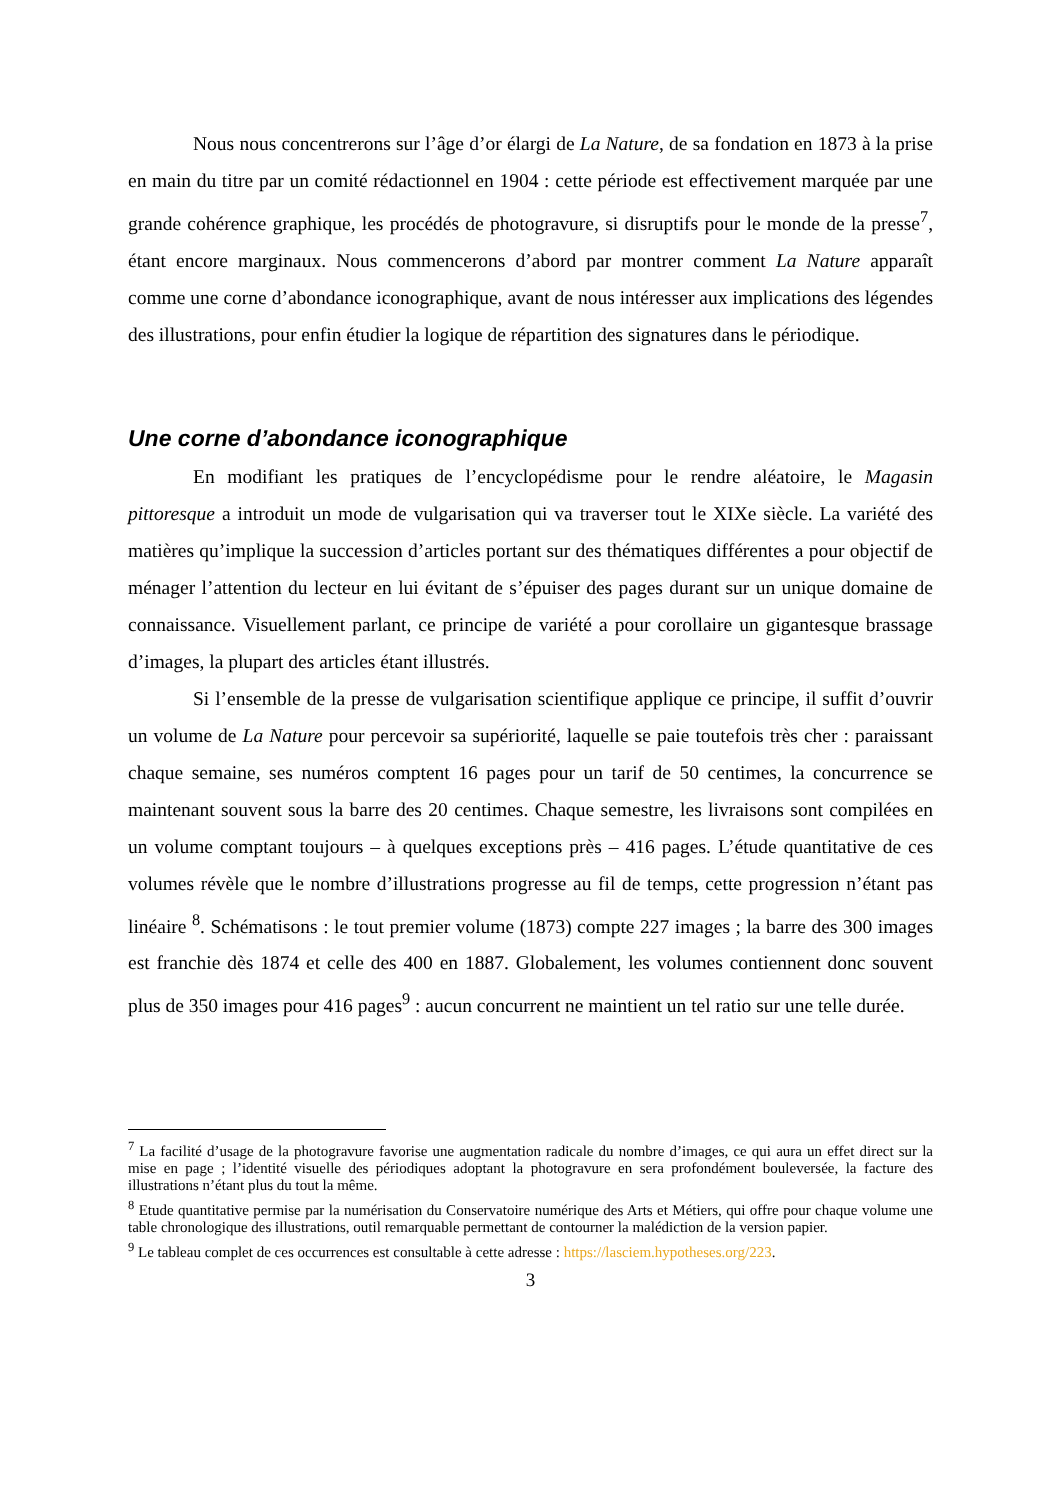Nous nous concentrerons sur l’âge d’or élargi de La Nature, de sa fondation en 1873 à la prise en main du titre par un comité rédactionnel en 1904 : cette période est effectivement marquée par une grande cohérence graphique, les procédés de photogravure, si disruptifs pour le monde de la presse<sup>7</sup>, étant encore marginaux. Nous commencerons d’abord par montrer comment La Nature apparaît comme une corne d’abondance iconographique, avant de nous intéresser aux implications des légendes des illustrations, pour enfin étudier la logique de répartition des signatures dans le périodique.
Une corne d’abondance iconographique
En modifiant les pratiques de l’encyclopédisme pour le rendre aléatoire, le Magasin pittoresque a introduit un mode de vulgarisation qui va traverser tout le XIXe siècle. La variété des matières qu’implique la succession d’articles portant sur des thématiques différentes a pour objectif de ménager l’attention du lecteur en lui évitant de s’épuiser des pages durant sur un unique domaine de connaissance. Visuellement parlant, ce principe de variété a pour corollaire un gigantesque brassage d’images, la plupart des articles étant illustrés.
Si l’ensemble de la presse de vulgarisation scientifique applique ce principe, il suffit d’ouvrir un volume de La Nature pour percevoir sa supériorité, laquelle se paie toutefois très cher : paraissant chaque semaine, ses numéros comptent 16 pages pour un tarif de 50 centimes, la concurrence se maintenant souvent sous la barre des 20 centimes. Chaque semestre, les livraisons sont compilées en un volume comptant toujours – à quelques exceptions près – 416 pages. L’étude quantitative de ces volumes révèle que le nombre d’illustrations progresse au fil de temps, cette progression n’étant pas linéaire <sup>8</sup>. Schématisons : le tout premier volume (1873) compte 227 images ; la barre des 300 images est franchie dès 1874 et celle des 400 en 1887. Globalement, les volumes contiennent donc souvent plus de 350 images pour 416 pages<sup>9</sup> : aucun concurrent ne maintient un tel ratio sur une telle durée.
<sup>7</sup> La facilité d’usage de la photogravure favorise une augmentation radicale du nombre d’images, ce qui aura un effet direct sur la mise en page ; l’identité visuelle des périodiques adoptant la photogravure en sera profondément bouleversée, la facture des illustrations n’étant plus du tout la même.
<sup>8</sup> Etude quantitative permise par la numérisation du Conservatoire numérique des Arts et Métiers, qui offre pour chaque volume une table chronologique des illustrations, outil remarquable permettant de contourner la malédiction de la version papier.
<sup>9</sup> Le tableau complet de ces occurrences est consultable à cette adresse : https://lasciem.hypotheses.org/223.
3